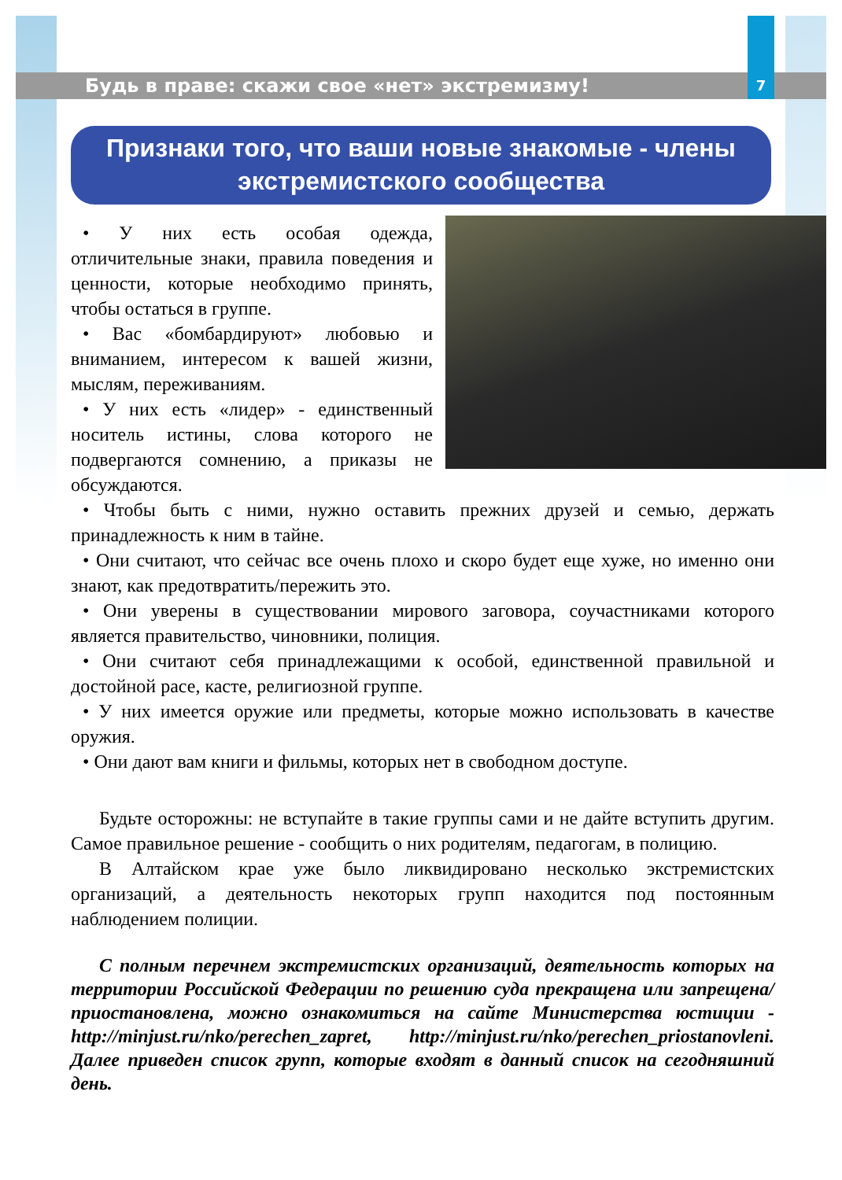Будь в праве: скажи свое «нет» экстремизму!
7
Признаки того, что ваши новые знакомые - члены
экстремистского сообщества
• У них есть особая одежда, отличительные знаки, правила поведения и ценности, которые необходимо принять, чтобы остаться в группе.
• Вас «бомбардируют» любовью и вниманием, интересом к вашей жизни, мыслям, переживаниям.
• У них есть «лидер» - единственный носитель истины, слова которого не подвергаются сомнению, а приказы не обсуждаются.
• Чтобы быть с ними, нужно оставить прежних друзей и семью, держать принадлежность к ним в тайне.
• Они считают, что сейчас все очень плохо и скоро будет еще хуже, но именно они знают, как предотвратить/пережить это.
• Они уверены в существовании мирового заговора, соучастниками которого является правительство, чиновники, полиция.
• Они считают себя принадлежащими к особой, единственной правильной и достойной расе, касте, религиозной группе.
• У них имеется оружие или предметы, которые можно использовать в качестве оружия.
• Они дают вам книги и фильмы, которых нет в свободном доступе.
Будьте осторожны: не вступайте в такие группы сами и не дайте вступить другим. Самое правильное решение - сообщить о них родителям, педагогам, в полицию.
В Алтайском крае уже было ликвидировано несколько экстремистских организаций, а деятельность некоторых групп находится под постоянным наблюдением полиции.
С полным перечнем экстремистских организаций, деятельность которых на территории Российской Федерации по решению суда прекращена или запрещена/приостановлена, можно ознакомиться на сайте Министерства юстиции - http://minjust.ru/nko/perechen_zapret, http://minjust.ru/nko/perechen_priostanovleni. Далее приведен список групп, которые входят в данный список на сегодняшний день.